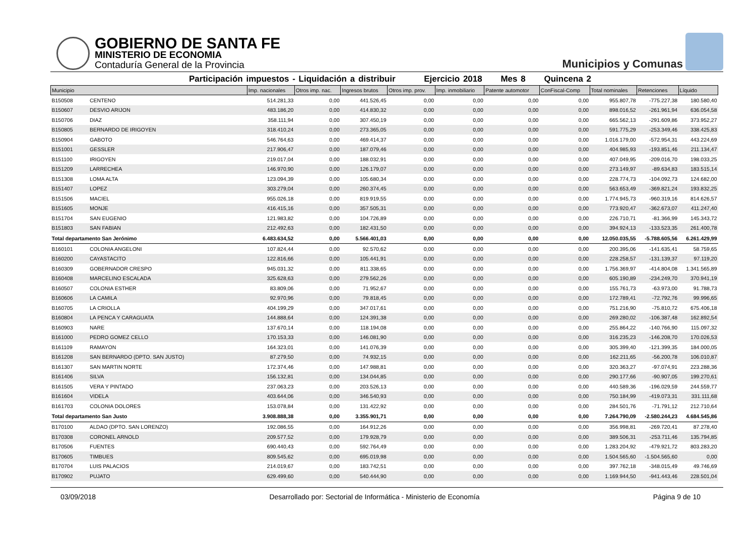GOBIERNO DE SANTA FE
MINISTERIO DE ECONOMIA
Contaduría General de la Provincia
Municipios y Comunas
Participación impuestos - Liquidación a distribuir Ejercicio 2018 Mes 8 Quincena 2
| Municipio | | Imp. nacionales | Otros imp. nac. | Ingresos brutos | Otros imp. prov. | Imp. inmobiliario | Patente automotor | ConFiscal-Comp | Total nominales | Retenciones | Líquido |
| --- | --- | --- | --- | --- | --- | --- | --- | --- | --- | --- | --- |
| B150508 | CENTENO | 514.281,33 | 0,00 | 441.526,45 | 0,00 | 0,00 | 0,00 | 0,00 | 955.807,78 | -775.227,38 | 180.580,40 |
| B150607 | DESVIO ARIJON | 483.186,20 | 0,00 | 414.830,32 | 0,00 | 0,00 | 0,00 | 0,00 | 898.016,52 | -261.961,94 | 636.054,58 |
| B150706 | DIAZ | 358.111,94 | 0,00 | 307.450,19 | 0,00 | 0,00 | 0,00 | 0,00 | 665.562,13 | -291.609,86 | 373.952,27 |
| B150805 | BERNARDO DE IRIGOYEN | 318.410,24 | 0,00 | 273.365,05 | 0,00 | 0,00 | 0,00 | 0,00 | 591.775,29 | -253.349,46 | 338.425,83 |
| B150904 | GABOTO | 546.764,63 | 0,00 | 469.414,37 | 0,00 | 0,00 | 0,00 | 0,00 | 1.016.179,00 | -572.954,31 | 443.224,69 |
| B151001 | GESSLER | 217.906,47 | 0,00 | 187.079,46 | 0,00 | 0,00 | 0,00 | 0,00 | 404.985,93 | -193.851,46 | 211.134,47 |
| B151100 | IRIGOYEN | 219.017,04 | 0,00 | 188.032,91 | 0,00 | 0,00 | 0,00 | 0,00 | 407.049,95 | -209.016,70 | 198.033,25 |
| B151209 | LARRECHEA | 146.970,90 | 0,00 | 126.179,07 | 0,00 | 0,00 | 0,00 | 0,00 | 273.149,97 | -89.634,83 | 183.515,14 |
| B151308 | LOMA ALTA | 123.094,39 | 0,00 | 105.680,34 | 0,00 | 0,00 | 0,00 | 0,00 | 228.774,73 | -104.092,73 | 124.682,00 |
| B151407 | LOPEZ | 303.279,04 | 0,00 | 260.374,45 | 0,00 | 0,00 | 0,00 | 0,00 | 563.653,49 | -369.821,24 | 193.832,25 |
| B151506 | MACIEL | 955.026,18 | 0,00 | 819.919,55 | 0,00 | 0,00 | 0,00 | 0,00 | 1.774.945,73 | -960.319,16 | 814.626,57 |
| B151605 | MONJE | 416.415,16 | 0,00 | 357.505,31 | 0,00 | 0,00 | 0,00 | 0,00 | 773.920,47 | -362.673,07 | 411.247,40 |
| B151704 | SAN EUGENIO | 121.983,82 | 0,00 | 104.726,89 | 0,00 | 0,00 | 0,00 | 0,00 | 226.710,71 | -81.366,99 | 145.343,72 |
| B151803 | SAN FABIAN | 212.492,63 | 0,00 | 182.431,50 | 0,00 | 0,00 | 0,00 | 0,00 | 394.924,13 | -133.523,35 | 261.400,78 |
| Total departamento San Jerónimo | | 6.483.634,52 | 0,00 | 5.566.401,03 | 0,00 | 0,00 | 0,00 | 0,00 | 12.050.035,55 | -5.788.605,56 | 6.261.429,99 |
| B160101 | COLONIA ANGELONI | 107.824,44 | 0,00 | 92.570,62 | 0,00 | 0,00 | 0,00 | 0,00 | 200.395,06 | -141.635,41 | 58.759,65 |
| B160200 | CAYASTACITO | 122.816,66 | 0,00 | 105.441,91 | 0,00 | 0,00 | 0,00 | 0,00 | 228.258,57 | -131.139,37 | 97.119,20 |
| B160309 | GOBERNADOR CRESPO | 945.031,32 | 0,00 | 811.338,65 | 0,00 | 0,00 | 0,00 | 0,00 | 1.756.369,97 | -414.804,08 | 1.341.565,89 |
| B160408 | MARCELINO ESCALADA | 325.628,63 | 0,00 | 279.562,26 | 0,00 | 0,00 | 0,00 | 0,00 | 605.190,89 | -234.249,70 | 370.941,19 |
| B160507 | COLONIA ESTHER | 83.809,06 | 0,00 | 71.952,67 | 0,00 | 0,00 | 0,00 | 0,00 | 155.761,73 | -63.973,00 | 91.788,73 |
| B160606 | LA CAMILA | 92.970,96 | 0,00 | 79.818,45 | 0,00 | 0,00 | 0,00 | 0,00 | 172.789,41 | -72.792,76 | 99.996,65 |
| B160705 | LA CRIOLLA | 404.199,29 | 0,00 | 347.017,61 | 0,00 | 0,00 | 0,00 | 0,00 | 751.216,90 | -75.810,72 | 675.406,18 |
| B160804 | LA PENCA Y CARAGUATA | 144.888,64 | 0,00 | 124.391,38 | 0,00 | 0,00 | 0,00 | 0,00 | 269.280,02 | -106.387,48 | 162.892,54 |
| B160903 | NARE | 137.670,14 | 0,00 | 118.194,08 | 0,00 | 0,00 | 0,00 | 0,00 | 255.864,22 | -140.766,90 | 115.097,32 |
| B161000 | PEDRO GOMEZ CELLO | 170.153,33 | 0,00 | 146.081,90 | 0,00 | 0,00 | 0,00 | 0,00 | 316.235,23 | -146.208,70 | 170.026,53 |
| B161109 | RAMAYON | 164.323,01 | 0,00 | 141.076,39 | 0,00 | 0,00 | 0,00 | 0,00 | 305.399,40 | -121.399,35 | 184.000,05 |
| B161208 | SAN BERNARDO (DPTO. SAN JUSTO) | 87.279,50 | 0,00 | 74.932,15 | 0,00 | 0,00 | 0,00 | 0,00 | 162.211,65 | -56.200,78 | 106.010,87 |
| B161307 | SAN MARTIN NORTE | 172.374,46 | 0,00 | 147.988,81 | 0,00 | 0,00 | 0,00 | 0,00 | 320.363,27 | -97.074,91 | 223.288,36 |
| B161406 | SILVA | 156.132,81 | 0,00 | 134.044,85 | 0,00 | 0,00 | 0,00 | 0,00 | 290.177,66 | -90.907,05 | 199.270,61 |
| B161505 | VERA Y PINTADO | 237.063,23 | 0,00 | 203.526,13 | 0,00 | 0,00 | 0,00 | 0,00 | 440.589,36 | -196.029,59 | 244.559,77 |
| B161604 | VIDELA | 403.644,06 | 0,00 | 346.540,93 | 0,00 | 0,00 | 0,00 | 0,00 | 750.184,99 | -419.073,31 | 331.111,68 |
| B161703 | COLONIA DOLORES | 153.078,84 | 0,00 | 131.422,92 | 0,00 | 0,00 | 0,00 | 0,00 | 284.501,76 | -71.791,12 | 212.710,64 |
| Total departamento San Justo | | 3.908.888,38 | 0,00 | 3.355.901,71 | 0,00 | 0,00 | 0,00 | 0,00 | 7.264.790,09 | -2.580.244,23 | 4.684.545,86 |
| B170100 | ALDAO (DPTO. SAN LORENZO) | 192.086,55 | 0,00 | 164.912,26 | 0,00 | 0,00 | 0,00 | 0,00 | 356.998,81 | -269.720,41 | 87.278,40 |
| B170308 | CORONEL ARNOLD | 209.577,52 | 0,00 | 179.928,79 | 0,00 | 0,00 | 0,00 | 0,00 | 389.506,31 | -253.711,46 | 135.794,85 |
| B170506 | FUENTES | 690.440,43 | 0,00 | 592.764,49 | 0,00 | 0,00 | 0,00 | 0,00 | 1.283.204,92 | -479.921,72 | 803.283,20 |
| B170605 | TIMBUES | 809.545,62 | 0,00 | 695.019,98 | 0,00 | 0,00 | 0,00 | 0,00 | 1.504.565,60 | -1.504.565,60 | 0,00 |
| B170704 | LUIS PALACIOS | 214.019,67 | 0,00 | 183.742,51 | 0,00 | 0,00 | 0,00 | 0,00 | 397.762,18 | -348.015,49 | 49.746,69 |
| B170902 | PUJATO | 629.499,60 | 0,00 | 540.444,90 | 0,00 | 0,00 | 0,00 | 0,00 | 1.169.944,50 | -941.443,46 | 228.501,04 |
03/09/2018 Desarrollado por: Sectorial de Informática - Ministerio de Economía Página 9 de 10